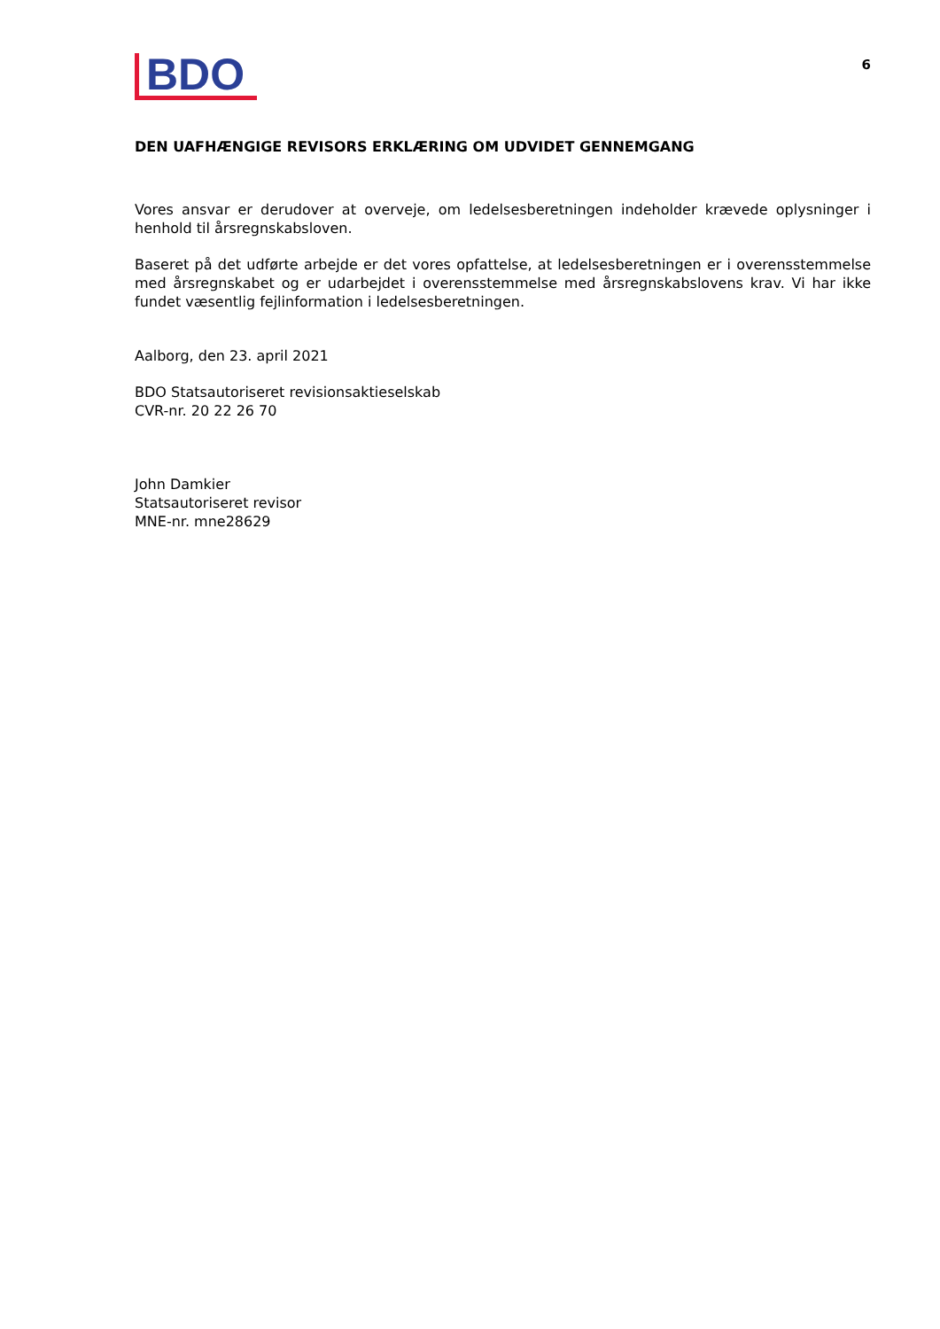BDO
6
DEN UAFHÆNGIGE REVISORS ERKLÆRING OM UDVIDET GENNEMGANG
Vores ansvar er derudover at overveje, om ledelsesberetningen indeholder krævede oplysninger i henhold til årsregnskabsloven.
Baseret på det udførte arbejde er det vores opfattelse, at ledelsesberetningen er i overensstemmelse med årsregnskabet og er udarbejdet i overensstemmelse med årsregnskabslovens krav. Vi har ikke fundet væsentlig fejlinformation i ledelsesberetningen.
Aalborg, den 23. april 2021
BDO Statsautoriseret revisionsaktieselskab
CVR-nr. 20 22 26 70
John Damkier
Statsautoriseret revisor
MNE-nr. mne28629